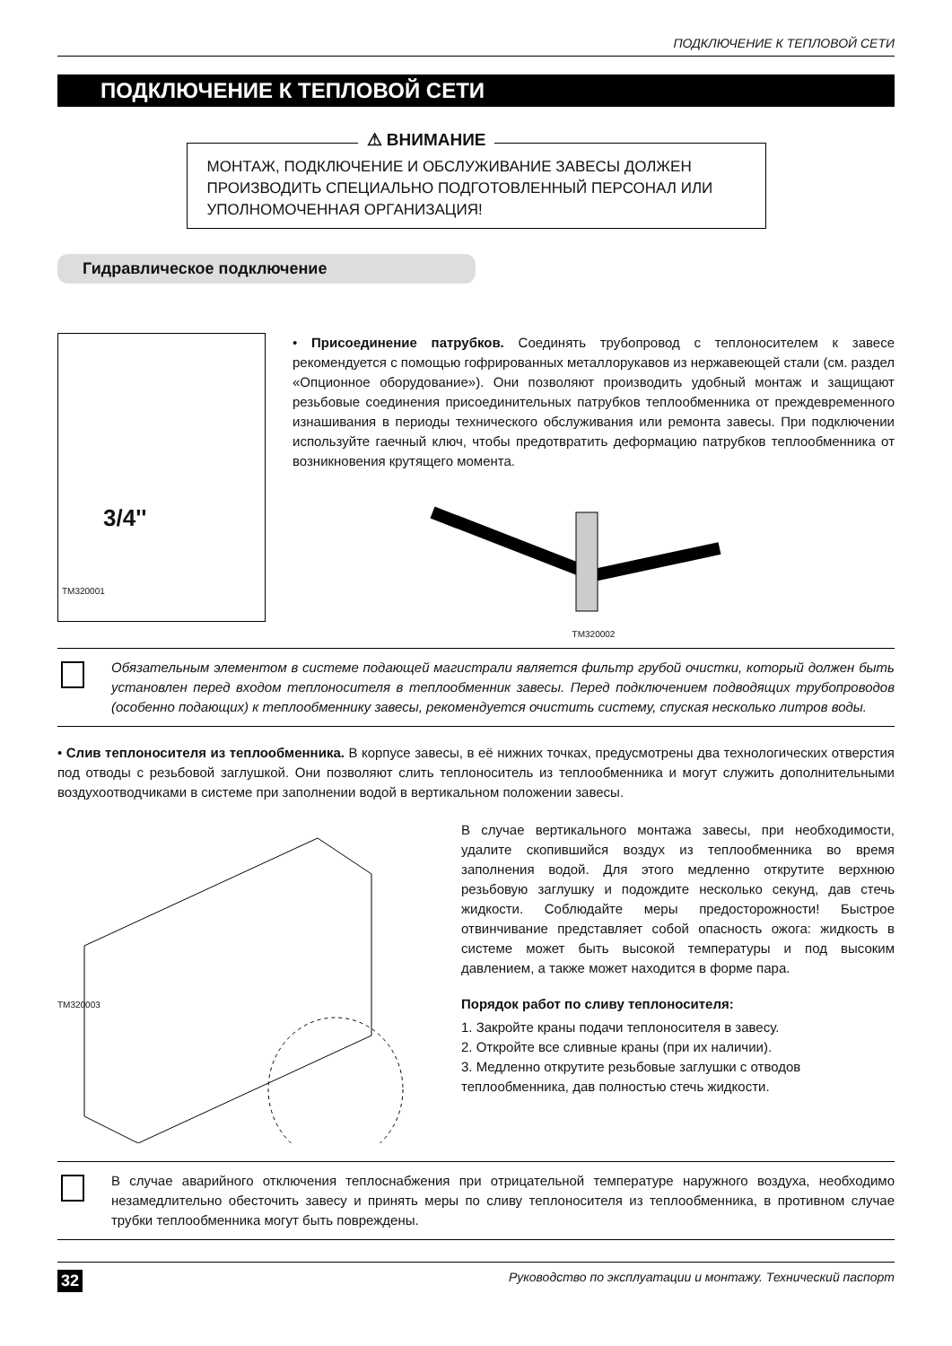ПОДКЛЮЧЕНИЕ К ТЕПЛОВОЙ СЕТИ
ПОДКЛЮЧЕНИЕ К ТЕПЛОВОЙ СЕТИ
⚠ ВНИМАНИЕ
МОНТАЖ, ПОДКЛЮЧЕНИЕ И ОБСЛУЖИВАНИЕ ЗАВЕСЫ ДОЛЖЕН ПРОИЗВОДИТЬ СПЕЦИАЛЬНО ПОДГОТОВЛЕННЫЙ ПЕРСОНАЛ ИЛИ УПОЛНОМОЧЕННАЯ ОРГАНИЗАЦИЯ!
Гидравлическое подключение
3/4''
TM320001
• Присоединение патрубков. Соединять трубопровод с теплоносителем к завесе рекомендуется с помощью гофрированных металлорукавов из нержавеющей стали (см. раздел «Опционное оборудование»). Они позволяют производить удобный монтаж и защищают резьбовые соединения присоединительных патрубков теплообменника от преждевременного изнашивания в периоды технического обслуживания или ремонта завесы. При подключении используйте гаечный ключ, чтобы предотвратить деформацию патрубков теплообменника от возникновения крутящего момента.
TM320002
Обязательным элементом в системе подающей магистрали является фильтр грубой очистки, который должен быть установлен перед входом теплоносителя в теплообменник завесы. Перед подключением подводящих трубопроводов (особенно подающих) к теплообменнику завесы, рекомендуется очистить систему, спуская несколько литров воды.
• Слив теплоносителя из теплообменника. В корпусе завесы, в её нижних точках, предусмотрены два технологических отверстия под отводы с резьбовой заглушкой. Они позволяют слить теплоноситель из теплообменника и могут служить дополнительными воздухоотводчиками в системе при заполнении водой в вертикальном положении завесы.
TM320003
В случае вертикального монтажа завесы, при необходимости, удалите скопившийся воздух из теплообменника во время заполнения водой. Для этого медленно открутите верхнюю резьбовую заглушку и подождите несколько секунд, дав стечь жидкости. Соблюдайте меры предосторожности! Быстрое отвинчивание представляет собой опасность ожога: жидкость в системе может быть высокой температуры и под высоким давлением, а также может находится в форме пара.
Порядок работ по сливу теплоносителя:
1. Закройте краны подачи теплоносителя в завесу.
2. Откройте все сливные краны (при их наличии).
3. Медленно открутите резьбовые заглушки с отводов теплообменника, дав полностью стечь жидкости.
В случае аварийного отключения теплоснабжения при отрицательной температуре наружного воздуха, необходимо незамедлительно обесточить завесу и принять меры по сливу теплоносителя из теплообменника, в противном случае трубки теплообменника могут быть повреждены.
32 Руководство по эксплуатации и монтажу. Технический паспорт